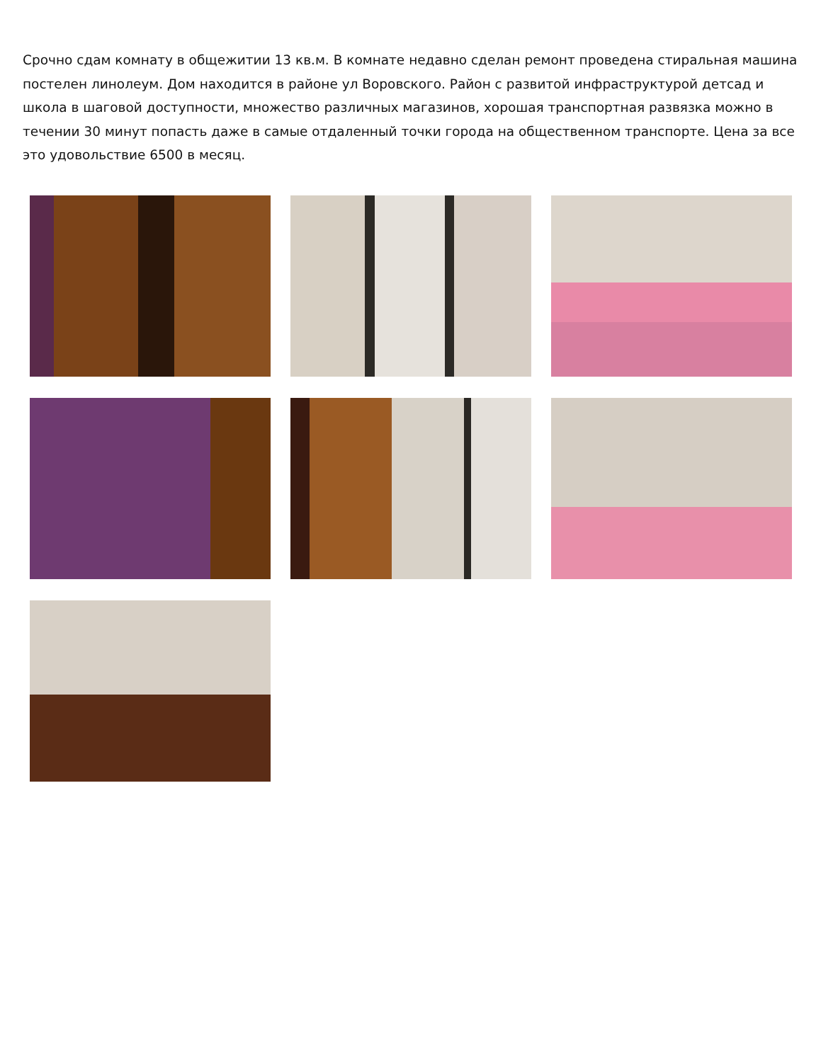Срочно сдам комнату в общежитии 13 кв.м. В комнате недавно сделан ремонт проведена стиральная машина постелен линолеум. Дом находится в районе ул Воровского. Район с развитой инфраструктурой детсад и школа в шаговой доступности, множество различных магазинов, хорошая транспортная развязка можно в течении 30 минут попасть даже в самые отдаленный точки города на общественном транспорте. Цена за все это удовольствие 6500 в месяц.